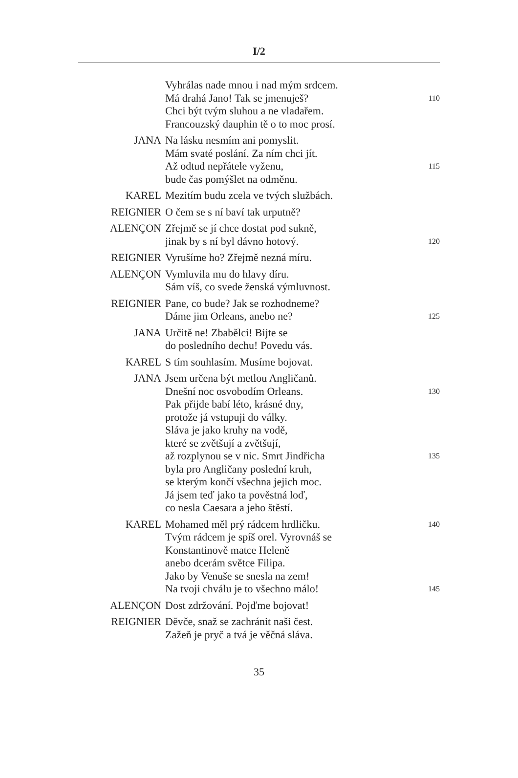I/2
| | Vyhrálas nade mnou i nad mým srdcem. | |
| | Má drahá Jano! Tak se jmenuješ? | 110 |
| | Chci být tvým sluhou a ne vladařem. | |
| | Francouzský dauphin tě o to moc prosí. | |
| JANA | Na lásku nesmím ani pomyslit. | |
| | Mám svaté poslání. Za ním chci jít. | |
| | Až odtud nepřátele vyženu, | 115 |
| | bude čas pomýšlet na odměnu. | |
| KAREL | Mezitím budu zcela ve tvých službách. | |
| REIGNIER | O čem se s ní baví tak urputně? | |
| ALENÇON | Zřejmě se jí chce dostat pod sukně, | |
| | jinak by s ní byl dávno hotový. | 120 |
| REIGNIER | Vyrušíme ho? Zřejmě nezná míru. | |
| ALENÇON | Vymluvila mu do hlavy díru. | |
| | Sám víš, co svede ženská výmluvnost. | |
| REIGNIER | Pane, co bude? Jak se rozhodneme? | |
| | Dáme jim Orleans, anebo ne? | 125 |
| JANA | Určitě ne! Zbabělci! Bijte se | |
| | do posledního dechu! Povedu vás. | |
| KAREL | S tím souhlasím. Musíme bojovat. | |
| JANA | Jsem určena být metlou Angličanů. | |
| | Dnešní noc osvobodím Orleans. | 130 |
| | Pak přijde babí léto, krásné dny, | |
| | protože já vstupuji do války. | |
| | Sláva je jako kruhy na vodě, | |
| | které se zvětšují a zvětšují, | |
| | až rozplynou se v nic. Smrt Jindřicha | 135 |
| | byla pro Angličany poslední kruh, | |
| | se kterým končí všechna jejich moc. | |
| | Já jsem teď jako ta pověstná loď, | |
| | co nesla Caesara a jeho štěstí. | |
| KAREL | Mohamed měl prý rádcem hrdličku. | 140 |
| | Tvým rádcem je spíš orel. Vyrovnáš se | |
| | Konstantinově matce Heleně | |
| | anebo dcerám světce Filipa. | |
| | Jako by Venuše se snesla na zem! | |
| | Na tvoji chválu je to všechno málo! | 145 |
| ALENÇON | Dost zdržování. Pojďme bojovat! | |
| REIGNIER | Děvče, snaž se zachránit naši čest. | |
| | Zažeň je pryč a tvá je věčná sláva. | |
35